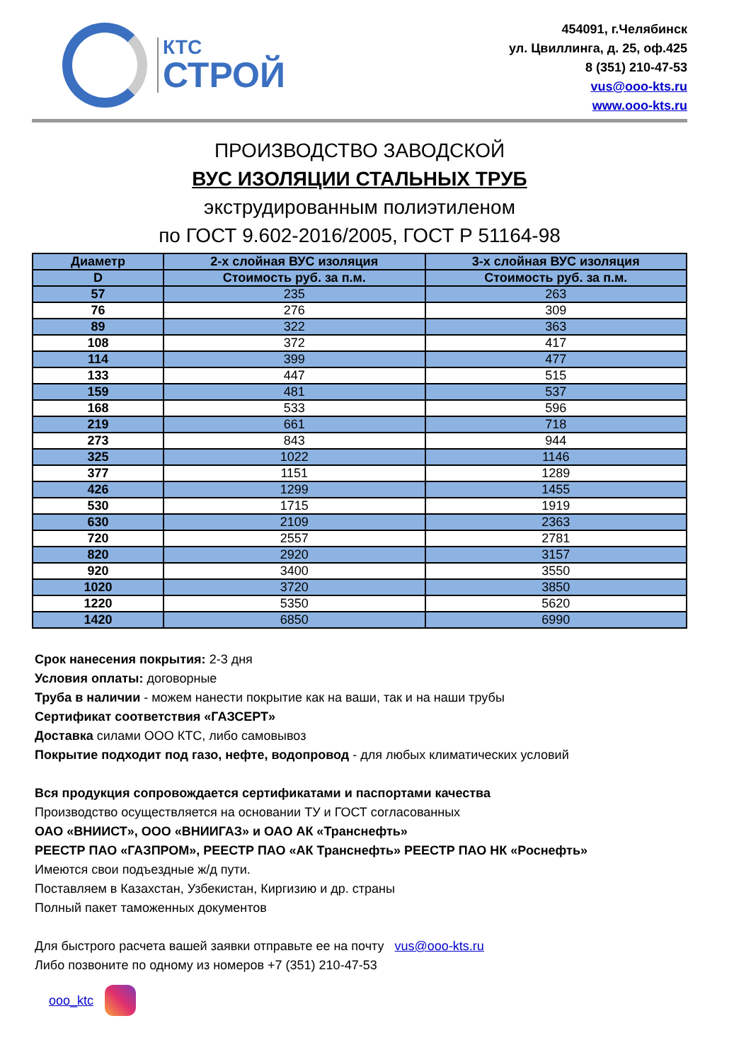КТС
СТРОЙ
454091, г.Челябинск
ул. Цвиллинга, д. 25, оф.425
8 (351) 210-47-53
vus@ooo-kts.ru
www.ooo-kts.ru
ПРОИЗВОДСТВО ЗАВОДСКОЙ
ВУС ИЗОЛЯЦИИ СТАЛЬНЫХ ТРУБ
экструдированным полиэтиленом
по ГОСТ 9.602-2016/2005, ГОСТ Р 51164-98
| Диаметр | 2-х слойная ВУС изоляция | 3-х слойная ВУС изоляция |
| --- | --- | --- |
| D | Стоимость руб. за п.м. | Стоимость руб. за п.м. |
| 57 | 235 | 263 |
| 76 | 276 | 309 |
| 89 | 322 | 363 |
| 108 | 372 | 417 |
| 114 | 399 | 477 |
| 133 | 447 | 515 |
| 159 | 481 | 537 |
| 168 | 533 | 596 |
| 219 | 661 | 718 |
| 273 | 843 | 944 |
| 325 | 1022 | 1146 |
| 377 | 1151 | 1289 |
| 426 | 1299 | 1455 |
| 530 | 1715 | 1919 |
| 630 | 2109 | 2363 |
| 720 | 2557 | 2781 |
| 820 | 2920 | 3157 |
| 920 | 3400 | 3550 |
| 1020 | 3720 | 3850 |
| 1220 | 5350 | 5620 |
| 1420 | 6850 | 6990 |
Срок нанесения покрытия: 2-3 дня
Условия оплаты: договорные
Труба в наличии - можем нанести покрытие как на ваши, так и на наши трубы
Сертификат соответствия «ГАЗСЕРТ»
Доставка силами ООО КТС, либо самовывоз
Покрытие подходит под газо, нефте, водопровод - для любых климатических условий
Вся продукция сопровождается сертификатами и паспортами качества
Производство осуществляется на основании ТУ и ГОСТ согласованных
ОАО «ВНИИСТ», ООО «ВНИИГАЗ» и ОАО АК «Транснефть»
РЕЕСТР ПАО «ГАЗПРОМ», РЕЕСТР ПАО «АК Транснефть» РЕЕСТР ПАО НК «Роснефть»
Имеются свои подъездные ж/д пути.
Поставляем в Казахстан, Узбекистан, Киргизию и др. страны
Полный пакет таможенных документов
Для быстрого расчета вашей заявки отправьте ее на почту vus@ooo-kts.ru
Либо позвоните по одному из номеров +7 (351) 210-47-53
ooo_ktc